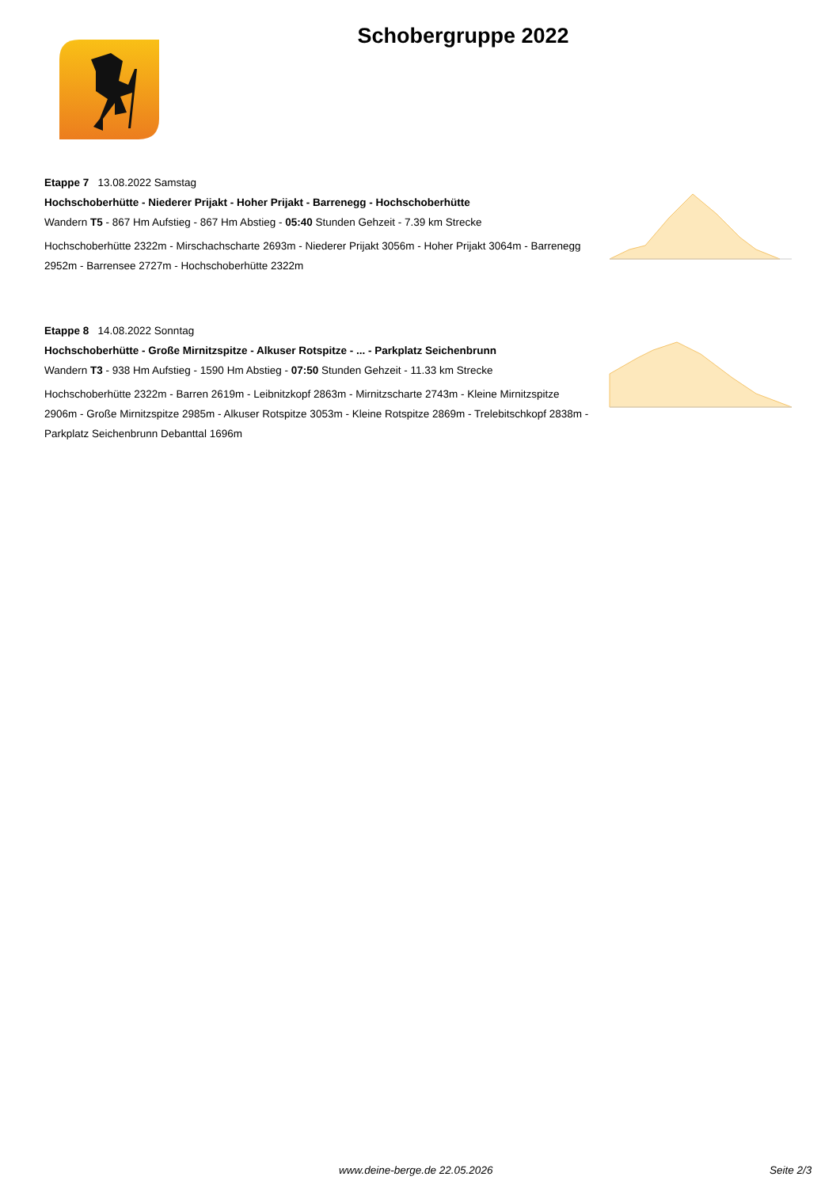Schobergruppe 2022
Etappe 7 13.08.2022 Samstag
Hochschoberhütte - Niederer Prijakt - Hoher Prijakt - Barrenegg - Hochschoberhütte
Wandern T5 - 867 Hm Aufstieg - 867 Hm Abstieg - 05:40 Stunden Gehzeit - 7.39 km Strecke
Hochschoberhütte 2322m - Mirschachscharte 2693m - Niederer Prijakt 3056m - Hoher Prijakt 3064m - Barrenegg 2952m - Barrensee 2727m - Hochschoberhütte 2322m
Etappe 8 14.08.2022 Sonntag
Hochschoberhütte - Große Mirnitzspitze - Alkuser Rotspitze - ... - Parkplatz Seichenbrunn
Wandern T3 - 938 Hm Aufstieg - 1590 Hm Abstieg - 07:50 Stunden Gehzeit - 11.33 km Strecke
Hochschoberhütte 2322m - Barren 2619m - Leibnitzkopf 2863m - Mirnitzscharte 2743m - Kleine Mirnitzspitze 2906m - Große Mirnitzspitze 2985m - Alkuser Rotspitze 3053m - Kleine Rotspitze 2869m - Trelebitschkopf 2838m - Parkplatz Seichenbrunn Debanttal 1696m
www.deine-berge.de 22.05.2026 Seite 2/3